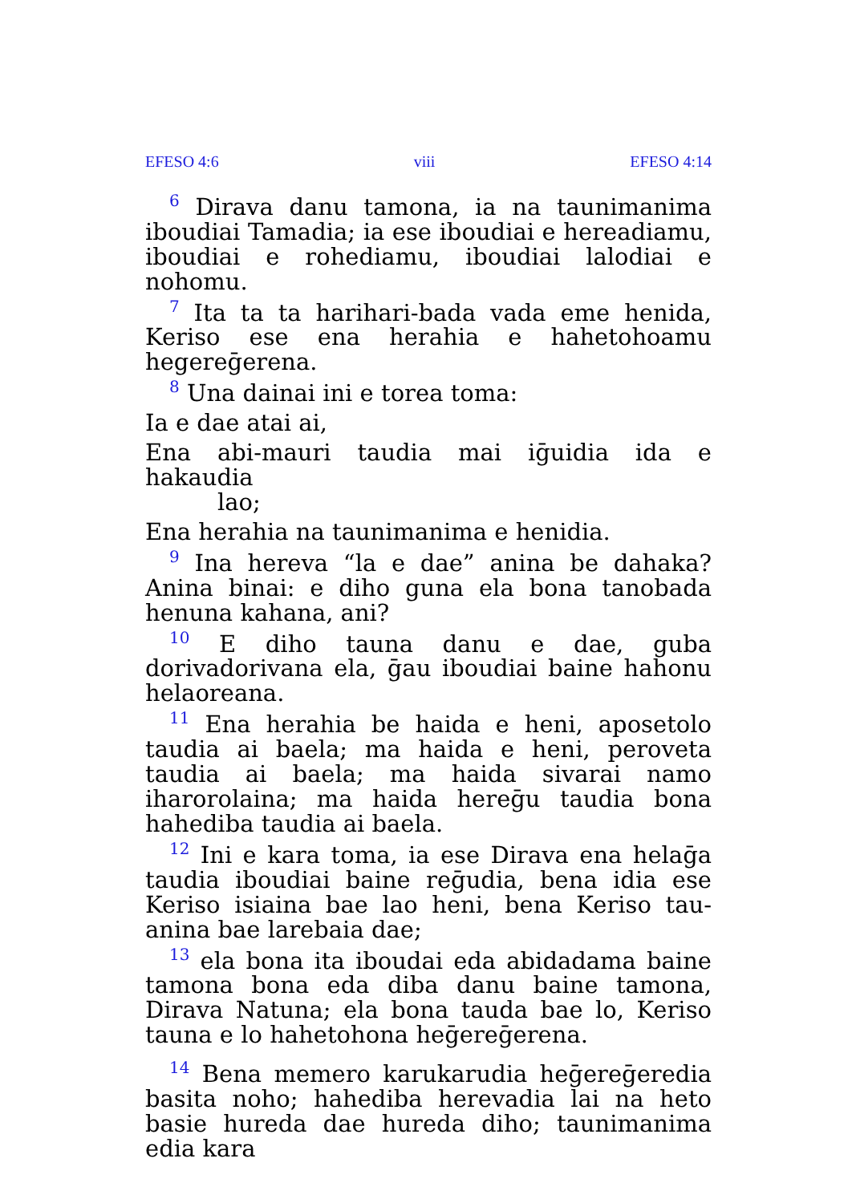EFESO 4:6 viii EFESO 4:14
<sup>6</sup> Dirava danu tamona, ia na taunimanima iboudiai Tamadia; ia ese iboudiai e hereadiamu, iboudiai e rohediamu, iboudiai lalodiai e nohomu.
<sup>7</sup> Ita ta ta harihari-bada vada eme henida, Keriso ese ena herahia e hahetohoamu hegereḡerena.
<sup>8</sup> Una dainai ini e torea toma:
Ia e dae atai ai,
Ena abi-mauri taudia mai iḡuidia ida e hakaudia
lao;
Ena herahia na taunimanima e henidia.
<sup>9</sup> Ina hereva “la e dae” anina be dahaka? Anina binai: e diho guna ela bona tanobada henuna kahana, ani?
<sup>10</sup> E diho tauna danu e dae, guba dorivadorivana ela, ḡau iboudiai baine hahonu helaoreana.
<sup>11</sup> Ena herahia be haida e heni, aposetolo taudia ai baela; ma haida e heni, peroveta taudia ai baela; ma haida sivarai namo iharorolaina; ma haida hereḡu taudia bona hahediba taudia ai baela.
<sup>12</sup> Ini e kara toma, ia ese Dirava ena helaḡa taudia iboudiai baine reḡudia, bena idia ese Keriso isiaina bae lao heni, bena Keriso tau-anina bae larebaia dae;
<sup>13</sup> ela bona ita iboudai eda abidadama baine tamona bona eda diba danu baine tamona, Dirava Natuna; ela bona tauda bae lo, Keriso tauna e lo hahetohona heḡereḡerena.
<sup>14</sup> Bena memero karukarudia heḡereḡeredia basita noho; hahediba herevadia lai na heto basie hureda dae hureda diho; taunimanima edia kara